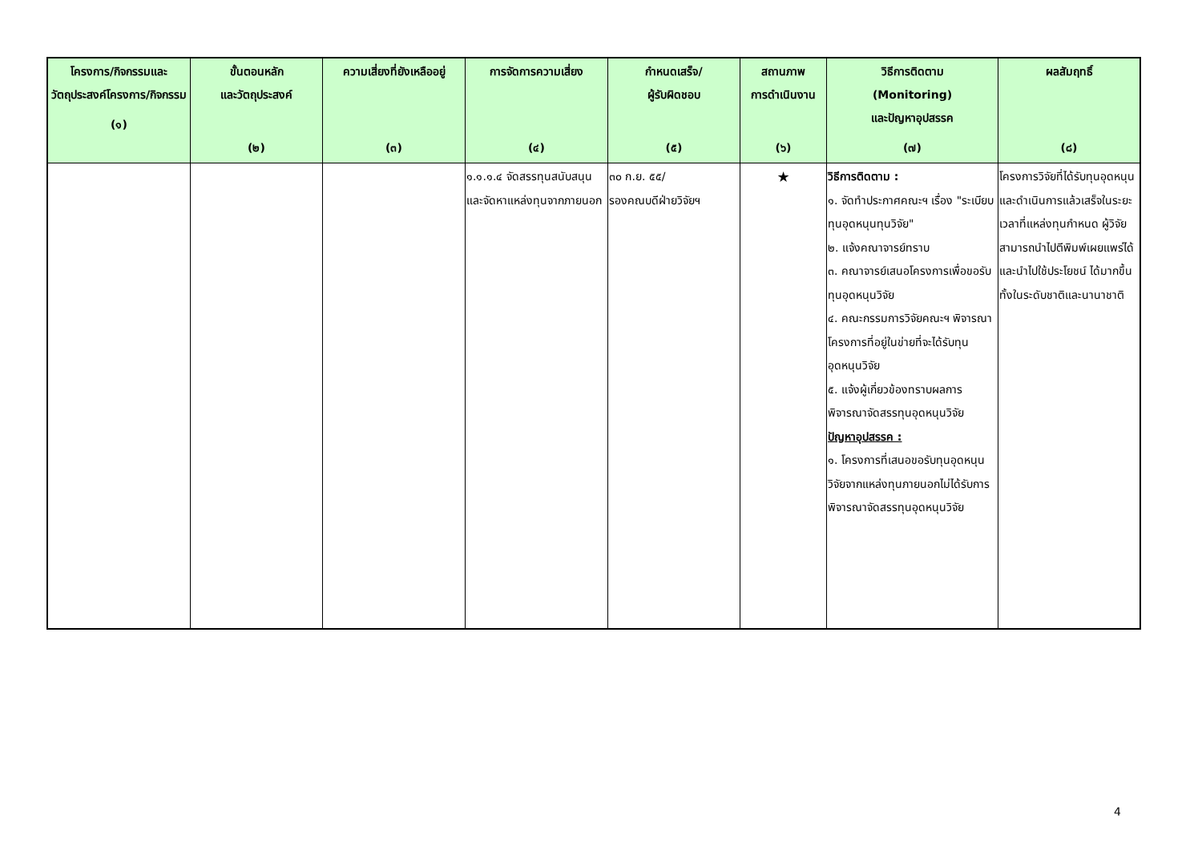| โครงการ/กิจกรรมและวัตถุประสงค์โครงการ/กิจกรรม (๑) | ขั้นตอนหลัก และวัตถุประสงค์ (๒) | ความเสี่ยงที่ยังเหลืออยู่ (๓) | การจัดการความเสี่ยง (๔) | กำหนดเสร็จ/ ผู้รับผิดชอบ (๕) | สถานภาพ การดำเนินงาน (๖) | วิธีการติดตาม (Monitoring) และปัญหาอุปสรรค (๗) | ผลสัมฤทธิ์ (๘) |
| --- | --- | --- | --- | --- | --- | --- | --- |
| | | | ๑.๑.๑.๔ จัดสรรทุนสนับสนุนและจัดหาแหล่งทุนจากภายนอก | ๓๐ ก.ย. ๕๕/ รองคณบดีฝ่ายวิจัยฯ | ★ | วิธีการติดตาม : ๑. จัดทำประกาศคณะฯ เรื่อง "ระเบียบทุนอุดหนุนทุนวิจัย" ๒. แจ้งคณาจารย์ทราบ ๓. คณาจารย์เสนอโครงการเพื่อขอรับทุนอุดหนุนวิจัย ๔. คณะกรรมการวิจัยคณะฯ พิจารณาโครงการที่อยู่ในข่ายที่จะได้รับทุนอุดหนุนวิจัย ๕. แจ้งผู้เกี่ยวข้องทราบผลการพิจารณาจัดสรรทุนอุดหนุนวิจัย ปัญหาอุปสรรค : ๑. โครงการที่เสนอขอรับทุนอุดหนุนวิจัยจากแหล่งทุนภายนอกไม่ได้รับการพิจารณาจัดสรรทุนอุดหนุนวิจัย | โครงการวิจัยที่ได้รับทุนอุดหนุน และดำเนินการแล้วเสร็จในระยะเวลาที่แหล่งทุนกำหนด ผู้วิจัยสามารถนำไปตีพิมพ์เผยแพร่ได้ และนำไปใช้ประโยชน์ ได้มากขึ้น ทั้งในระดับชาติและนานาชาติ |
4